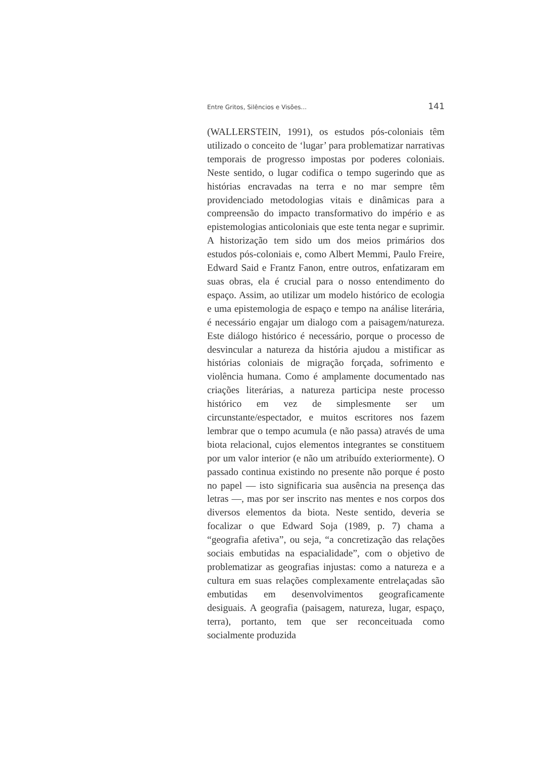Entre Gritos, Silêncios e Visões... 141
(WALLERSTEIN, 1991), os estudos pós-coloniais têm utilizado o conceito de ‘lugar’ para problematizar narrativas temporais de progresso impostas por poderes coloniais. Neste sentido, o lugar codifica o tempo sugerindo que as histórias encravadas na terra e no mar sempre têm providenciado metodologias vitais e dinâmicas para a compreensão do impacto transformativo do império e as epistemologias anticoloniais que este tenta negar e suprimir. A historização tem sido um dos meios primários dos estudos pós-coloniais e, como Albert Memmi, Paulo Freire, Edward Said e Frantz Fanon, entre outros, enfatizaram em suas obras, ela é crucial para o nosso entendimento do espaço. Assim, ao utilizar um modelo histórico de ecologia e uma epistemologia de espaço e tempo na análise literária, é necessário engajar um dialogo com a paisagem/natureza. Este diálogo histórico é necessário, porque o processo de desvincular a natureza da história ajudou a mistificar as histórias coloniais de migração forçada, sofrimento e violência humana. Como é amplamente documentado nas criações literárias, a natureza participa neste processo histórico em vez de simplesmente ser um circunstante/espectador, e muitos escritores nos fazem lembrar que o tempo acumula (e não passa) através de uma biota relacional, cujos elementos integrantes se constituem por um valor interior (e não um atribuído exteriormente). O passado continua existindo no presente não porque é posto no papel — isto significaria sua ausência na presença das letras —, mas por ser inscrito nas mentes e nos corpos dos diversos elementos da biota. Neste sentido, deveria se focalizar o que Edward Soja (1989, p. 7) chama a “geografia afetiva”, ou seja, “a concretização das relações sociais embutidas na espacialidade”, com o objetivo de problematizar as geografias injustas: como a natureza e a cultura em suas relações complexamente entrelaçadas são embutidas em desenvolvimentos geograficamente desiguais. A geografia (paisagem, natureza, lugar, espaço, terra), portanto, tem que ser reconceituada como socialmente produzida